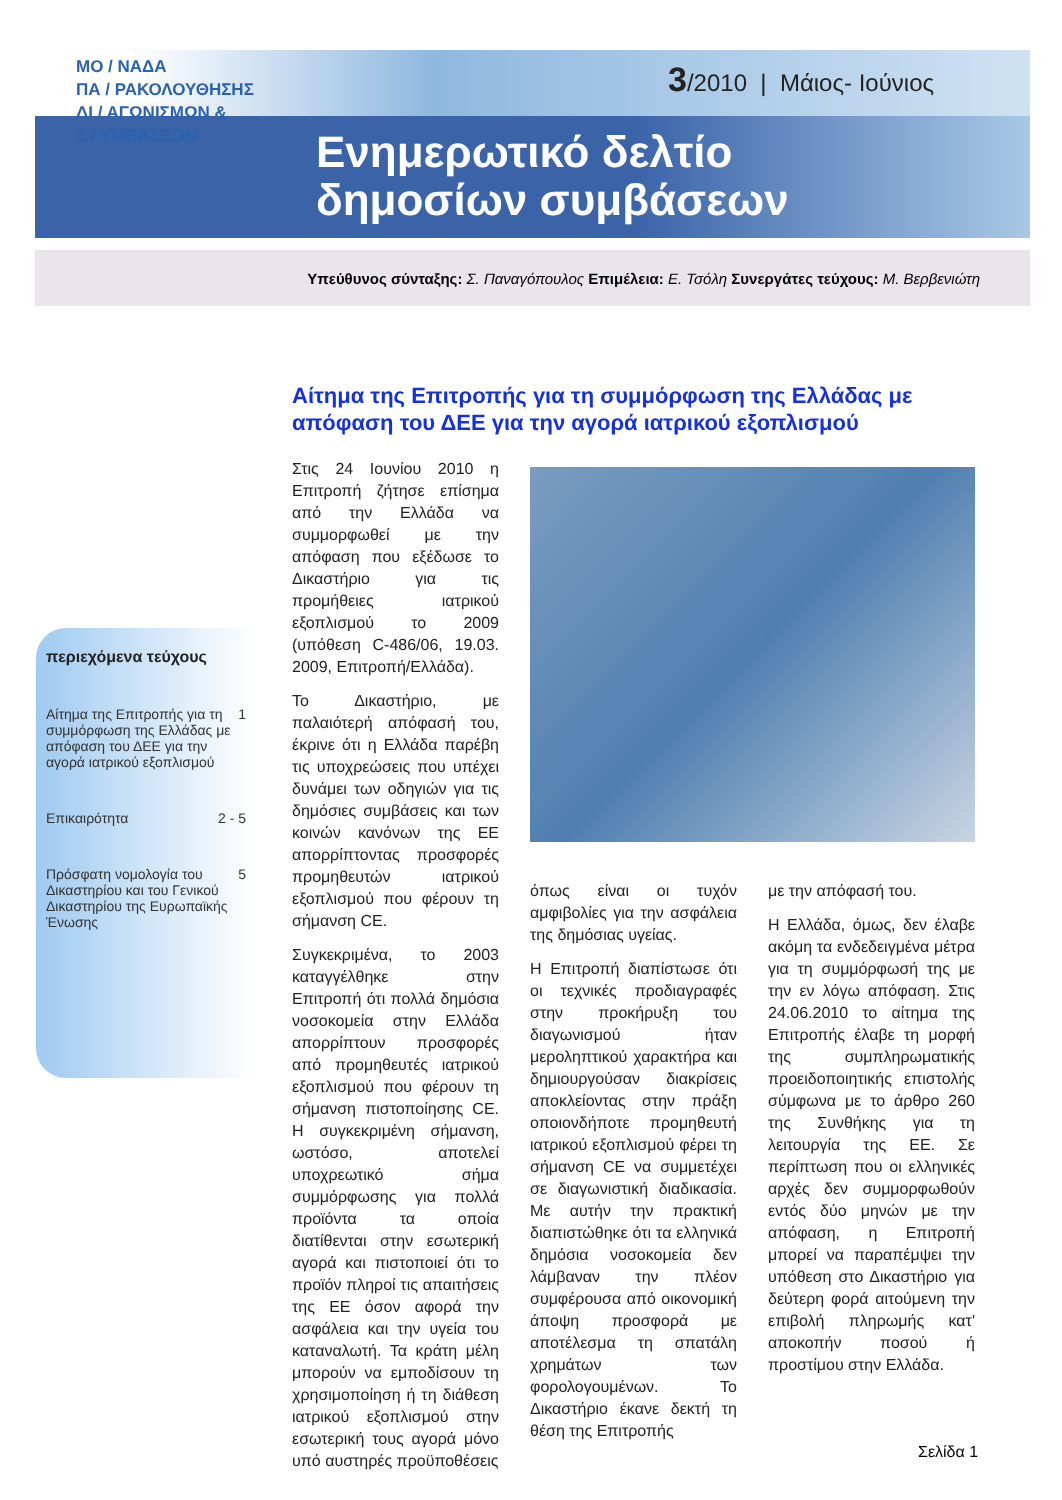ΜΟ / ΝΑΔΑ
ΠΑ / ΡΑΚΟΛΟΥΘΗΣΗΣ
ΔΙ / ΑΓΩΝΙΣΜΩΝ &
Σ / ΥΜΒΑΣΕΩΝ
3/2010 | Μάιος- Ιούνιος
Ενημερωτικό δελτίο
δημοσίων συμβάσεων
Υπεύθυνος σύνταξης: Σ. Παναγόπουλος Επιμέλεια: Ε. Τσόλη Συνεργάτες τεύχους: Μ. Βερβενιώτη
Αίτημα της Επιτροπής για τη συμμόρφωση της Ελλάδας με απόφαση του ΔΕΕ για την αγορά ιατρικού εξοπλισμού
περιεχόμενα τεύχους
Αίτημα της Επιτροπής για τη συμμόρφωση της Ελλάδας με απόφαση του ΔΕΕ για την αγορά ιατρικού εξοπλισμού 1
Επικαιρότητα 2 - 5
Πρόσφατη νομολογία του Δικαστηρίου και του Γενικού Δικαστηρίου της Ευρωπαϊκής Ένωσης 5
Στις 24 Ιουνίου 2010 η Επιτροπή ζήτησε επίσημα από την Ελλάδα να συμμορφωθεί με την απόφαση που εξέδωσε το Δικαστήριο για τις προμήθειες ιατρικού εξοπλισμού το 2009 (υπόθεση C-486/06, 19.03. 2009, Επιτροπή/Ελλάδα).
Το Δικαστήριο, με παλαιότερή απόφασή του, έκρινε ότι η Ελλάδα παρέβη τις υποχρεώσεις που υπέχει δυνάμει των οδηγιών για τις δημόσιες συμβάσεις και των κοινών κανόνων της ΕΕ απορρίπτοντας προσφορές προμηθευτών ιατρικού εξοπλισμού που φέρουν τη σήμανση CE.
Συγκεκριμένα, το 2003 καταγγέλθηκε στην Επιτροπή ότι πολλά δημόσια νοσοκομεία στην Ελλάδα απορρίπτουν προσφορές από προμηθευτές ιατρικού εξοπλισμού που φέρουν τη σήμανση πιστοποίησης CE. Η συγκεκριμένη σήμανση, ωστόσο, αποτελεί υποχρεωτικό σήμα συμμόρφωσης για πολλά προϊόντα τα οποία διατίθενται στην εσωτερική αγορά και πιστοποιεί ότι το προϊόν πληροί τις απαιτήσεις της ΕΕ όσον αφορά την ασφάλεια και την υγεία του καταναλωτή. Τα κράτη μέλη μπορούν να εμποδίσουν τη χρησιμοποίηση ή τη διάθεση ιατρικού εξοπλισμού στην εσωτερική τους αγορά μόνο υπό αυστηρές προϋποθέσεις
όπως είναι οι τυχόν αμφιβολίες για την ασφάλεια της δημόσιας υγείας.
Η Επιτροπή διαπίστωσε ότι οι τεχνικές προδιαγραφές στην προκήρυξη του διαγωνισμού ήταν μεροληπτικού χαρακτήρα και δημιουργούσαν διακρίσεις αποκλείοντας στην πράξη οποιονδήποτε προμηθευτή ιατρικού εξοπλισμού φέρει τη σήμανση CE να συμμετέχει σε διαγωνιστική διαδικασία. Με αυτήν την πρακτική διαπιστώθηκε ότι τα ελληνικά δημόσια νοσοκομεία δεν λάμβαναν την πλέον συμφέρουσα από οικονομική άποψη προσφορά με αποτέλεσμα τη σπατάλη χρημάτων των φορολογουμένων. Το Δικαστήριο έκανε δεκτή τη θέση της Επιτροπής
με την απόφασή του.
Η Ελλάδα, όμως, δεν έλαβε ακόμη τα ενδεδειγμένα μέτρα για τη συμμόρφωσή της με την εν λόγω απόφαση. Στις 24.06.2010 το αίτημα της Επιτροπής έλαβε τη μορφή της συμπληρωματικής προειδοποιητικής επιστολής σύμφωνα με το άρθρο 260 της Συνθήκης για τη λειτουργία της ΕΕ. Σε περίπτωση που οι ελληνικές αρχές δεν συμμορφωθούν εντός δύο μηνών με την απόφαση, η Επιτροπή μπορεί να παραπέμψει την υπόθεση στο Δικαστήριο για δεύτερη φορά αιτούμενη την επιβολή πληρωμής κατ' αποκοπήν ποσού ή προστίμου στην Ελλάδα.
Σελίδα 1